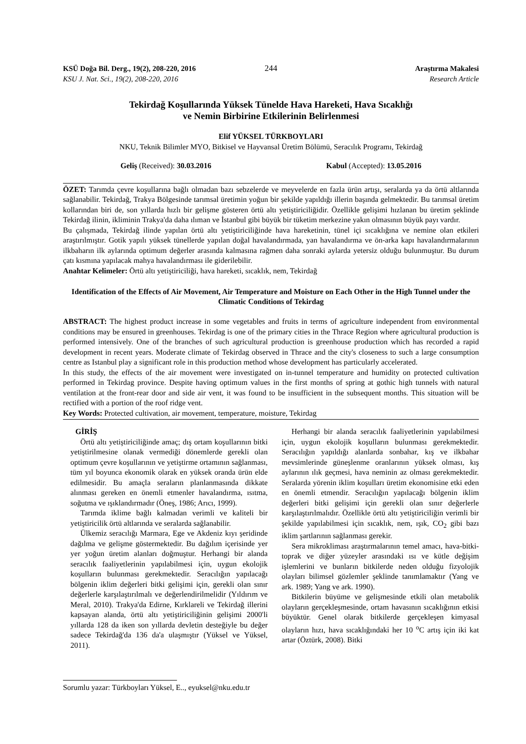KSÜ Doğa Bil. Derg., 19(2), 208-220, 2016
244 Araştırma Makalesi
KSU J. Nat. Sci., 19(2), 208-220, 2016
Research Article
Tekirdağ Koşullarında Yüksek Tünelde Hava Hareketi, Hava Sıcaklığı
ve Nemin Birbirine Etkilerinin Belirlenmesi
Elif YÜKSEL TÜRKBOYLARI
NKU, Teknik Bilimler MYO, Bitkisel ve Hayvansal Üretim Bölümü, Seracılık Programı, Tekirdağ
Geliş (Received): 30.03.2016 Kabul (Accepted): 13.05.2016
ÖZET: Tarımda çevre koşullarına bağlı olmadan bazı sebzelerde ve meyvelerde en fazla ürün artışı, seralarda ya da örtü altlarında sağlanabilir. Tekirdağ, Trakya Bölgesinde tarımsal üretimin yoğun bir şekilde yapıldığı illerin başında gelmektedir. Bu tarımsal üretim kollarından biri de, son yıllarda hızlı bir gelişme gösteren örtü altı yetiştiriciliğidir. Özellikle gelişimi hızlanan bu üretim şeklinde Tekirdağ ilinin, ikliminin Trakya'da daha ılıman ve İstanbul gibi büyük bir tüketim merkezine yakın olmasının büyük payı vardır.
Bu çalışmada, Tekirdağ ilinde yapılan örtü altı yetiştiriciliğinde hava hareketinin, tünel içi sıcaklığına ve nemine olan etkileri araştırılmıştır. Gotik yapılı yüksek tünellerde yapılan doğal havalandırmada, yan havalandırma ve ön-arka kapı havalandırmalarının ilkbaharın ilk aylarında optimum değerler arasında kalmasına rağmen daha sonraki aylarda yetersiz olduğu bulunmuştur. Bu durum çatı kısmına yapılacak mahya havalandırması ile giderilebilir.
Anahtar Kelimeler: Örtü altı yetiştiriciliği, hava hareketi, sıcaklık, nem, Tekirdağ
Identification of the Effects of Air Movement, Air Temperature and Moisture on Each Other in the High Tunnel under the Climatic Conditions of Tekirdag
ABSTRACT: The highest product increase in some vegetables and fruits in terms of agriculture independent from environmental conditions may be ensured in greenhouses. Tekirdag is one of the primary cities in the Thrace Region where agricultural production is performed intensively. One of the branches of such agricultural production is greenhouse production which has recorded a rapid development in recent years. Moderate climate of Tekirdag observed in Thrace and the city's closeness to such a large consumption centre as Istanbul play a significant role in this production method whose development has particularly accelerated.
In this study, the effects of the air movement were investigated on in-tunnel temperature and humidity on protected cultivation performed in Tekirdag province. Despite having optimum values in the first months of spring at gothic high tunnels with natural ventilation at the front-rear door and side air vent, it was found to be insufficient in the subsequent months. This situation will be rectified with a portion of the roof ridge vent.
Key Words: Protected cultivation, air movement, temperature, moisture, Tekirdag
GİRİŞ
Örtü altı yetiştiriciliğinde amaç; dış ortam koşullarının bitki yetiştirilmesine olanak vermediği dönemlerde gerekli olan optimum çevre koşullarının ve yetiştirme ortamının sağlanması, tüm yıl boyunca ekonomik olarak en yüksek oranda ürün elde edilmesidir. Bu amaçla seraların planlanmasında dikkate alınması gereken en önemli etmenler havalandırma, ısıtma, soğutma ve ışıklandırmadır (Öneş, 1986; Arıcı, 1999).
Tarımda iklime bağlı kalmadan verimli ve kaliteli bir yetiştiricilik örtü altlarında ve seralarda sağlanabilir.
Ülkemiz seracılığı Marmara, Ege ve Akdeniz kıyı şeridinde dağılma ve gelişme göstermektedir. Bu dağılım içerisinde yer yer yoğun üretim alanları doğmuştur. Herhangi bir alanda seracılık faaliyetlerinin yapılabilmesi için, uygun ekolojik koşulların bulunması gerekmektedir. Seracılığın yapılacağı bölgenin iklim değerleri bitki gelişimi için, gerekli olan sınır değerlerle karşılaştırılmalı ve değerlendirilmelidir (Yıldırım ve Meral, 2010). Trakya'da Edirne, Kırklareli ve Tekirdağ illerini kapsayan alanda, örtü altı yetiştiriciliğinin gelişimi 2000'li yıllarda 128 da iken son yıllarda devletin desteğiyle bu değer sadece Tekirdağ'da 136 da'a ulaşmıştır (Yüksel ve Yüksel, 2011).
Herhangi bir alanda seracılık faaliyetlerinin yapılabilmesi için, uygun ekolojik koşulların bulunması gerekmektedir. Seracılığın yapıldığı alanlarda sonbahar, kış ve ilkbahar mevsimlerinde güneşlenme oranlarının yüksek olması, kış aylarının ılık geçmesi, hava neminin az olması gerekmektedir. Seralarda yörenin iklim koşulları üretim ekonomisine etki eden en önemli etmendir. Seracılığın yapılacağı bölgenin iklim değerleri bitki gelişimi için gerekli olan sınır değerlerle karşılaştırılmalıdır. Özellikle örtü altı yetiştiriciliğin verimli bir şekilde yapılabilmesi için sıcaklık, nem, ışık, CO<sub>2</sub> gibi bazı iklim şartlarının sağlanması gerekir.
Sera mikrokliması araştırmalarının temel amacı, hava-bitki-toprak ve diğer yüzeyler arasındaki ısı ve kütle değişim işlemlerini ve bunların bitkilerde neden olduğu fizyolojik olayları bilimsel gözlemler şeklinde tanımlamaktır (Yang ve ark. 1989; Yang ve ark. 1990).
Bitkilerin büyüme ve gelişmesinde etkili olan metabolik olayların gerçekleşmesinde, ortam havasının sıcaklığının etkisi büyüktür. Genel olarak bitkilerde gerçekleşen kimyasal olayların hızı, hava sıcaklığındaki her 10 <sup>o</sup>C artış için iki kat artar (Öztürk, 2008). Bitki
Sorumlu yazar: Türkboyları Yüksel, E.., eyuksel@nku.edu.tr